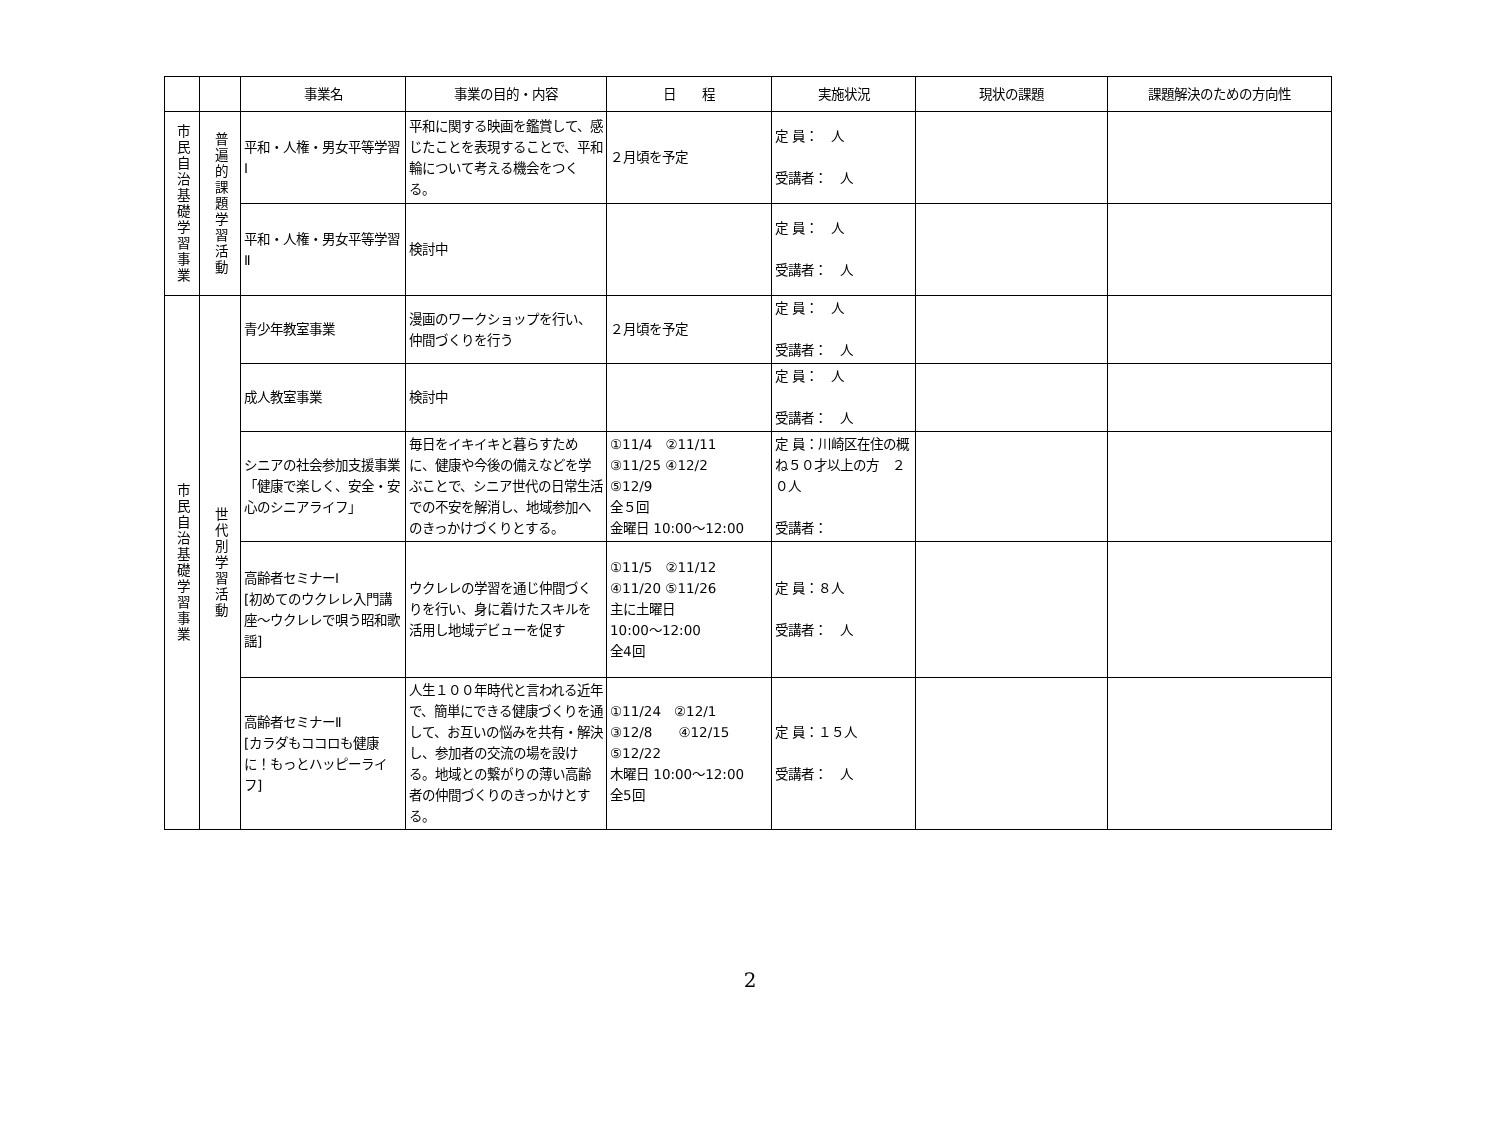| | | 事業名 | 事業の目的・内容 | 日 程 | 実施状況 | 現状の課題 | 課題解決のための方向性 |
| --- | --- | --- | --- | --- | --- | --- | --- |
| 市民自治基礎学習事業 | 普遍的課題学習活動 | 平和・人権・男女平等学習Ⅰ | 平和に関する映画を鑑賞して、感じたことを表現することで、平和輪について考える機会をつくる。 | ２月頃を予定 | 定 員： 人 受講者： 人 | | |
| | | 平和・人権・男女平等学習Ⅱ | 検討中 | | 定 員： 人 受講者： 人 | | |
| 市民自治基礎学習事業 | 世代別学習活動 | 青少年教室事業 | 漫画のワークショップを行い、仲間づくりを行う | ２月頃を予定 | 定 員： 人 受講者： 人 | | |
| | | 成人教室事業 | 検討中 | | 定 員： 人 受講者： 人 | | |
| | | シニアの社会参加支援事業 「健康で楽しく、安全・安心のシニアライフ」 | 毎日をイキイキと暮らすために、健康や今後の備えなどを学ぶことで、シニア世代の日常生活での不安を解消し、地域参加へのきっかけづくりとする。 | ①11/4 ②11/11 ③11/25 ④12/2 ⑤12/9 全５回 金曜日 10:00～12:00 | 定 員：川崎区在住の概ね５０才以上の方 ２０人 受講者： | | |
| | | 高齢者セミナーⅠ [初めてのウクレレ入門講座～ウクレレで唄う昭和歌謡] | ウクレレの学習を通じ仲間づくりを行い、身に着けたスキルを活用し地域デビューを促す | ①11/5 ②11/12 ④11/20 ⑤11/26 主に土曜日 10:00～12:00 全4回 | 定 員：８人 受講者： 人 | | |
| | | 高齢者セミナーⅡ [カラダもココロも健康に！もっとハッピーライフ] | 人生１００年時代と言われる近年で、簡単にできる健康づくりを通して、お互いの悩みを共有・解決し、参加者の交流の場を設ける。地域との繋がりの薄い高齢者の仲間づくりのきっかけとする。 | ①11/24 ②12/1 ③12/8 ④12/15 ⑤12/22 木曜日 10:00～12:00 全5回 | 定 員：１５人 受講者： 人 | | |
2